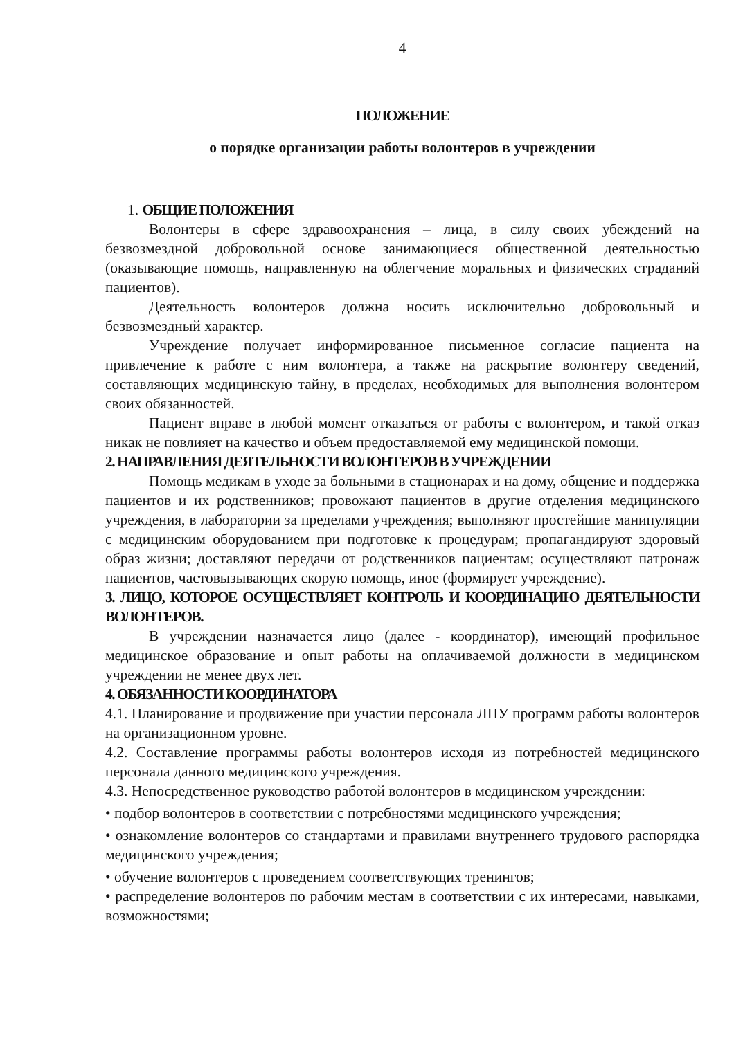4
ПОЛОЖЕНИЕ
о порядке организации работы волонтеров в учреждении
1. ОБЩИЕ ПОЛОЖЕНИЯ
Волонтеры в сфере здравоохранения – лица, в силу своих убеждений на безвозмездной добровольной основе занимающиеся общественной деятельностью (оказывающие помощь, направленную на облегчение моральных и физических страданий пациентов).
Деятельность волонтеров должна носить исключительно добровольный и безвозмездный характер.
Учреждение получает информированное письменное согласие пациента на привлечение к работе с ним волонтера, а также на раскрытие волонтеру сведений, составляющих медицинскую тайну, в пределах, необходимых для выполнения волонтером своих обязанностей.
Пациент вправе в любой момент отказаться от работы с волонтером, и такой отказ никак не повлияет на качество и объем предоставляемой ему медицинской помощи.
2. НАПРАВЛЕНИЯ ДЕЯТЕЛЬНОСТИ ВОЛОНТЕРОВ В УЧРЕЖДЕНИИ
Помощь медикам в уходе за больными в стационарах и на дому, общение и поддержка пациентов и их родственников; провожают пациентов в другие отделения медицинского учреждения, в лаборатории за пределами учреждения; выполняют простейшие манипуляции с медицинским оборудованием при подготовке к процедурам; пропагандируют здоровый образ жизни; доставляют передачи от родственников пациентам; осуществляют патронаж пациентов, частовызывающих скорую помощь, иное (формирует учреждение).
3. ЛИЦО, КОТОРОЕ ОСУЩЕСТВЛЯЕТ КОНТРОЛЬ И КООРДИНАЦИЮ ДЕЯТЕЛЬНОСТИ ВОЛОНТЕРОВ.
В учреждении назначается лицо (далее - координатор), имеющий профильное медицинское образование и опыт работы на оплачиваемой должности в медицинском учреждении не менее двух лет.
4. ОБЯЗАННОСТИ КООРДИНАТОРА
4.1. Планирование и продвижение при участии персонала ЛПУ программ работы волонтеров на организационном уровне.
4.2. Составление программы работы волонтеров исходя из потребностей медицинского персонала данного медицинского учреждения.
4.3. Непосредственное руководство работой волонтеров в медицинском учреждении:
• подбор волонтеров в соответствии с потребностями медицинского учреждения;
• ознакомление волонтеров со стандартами и правилами внутреннего трудового распорядка медицинского учреждения;
• обучение волонтеров с проведением соответствующих тренингов;
• распределение волонтеров по рабочим местам в соответствии с их интересами, навыками, возможностями;